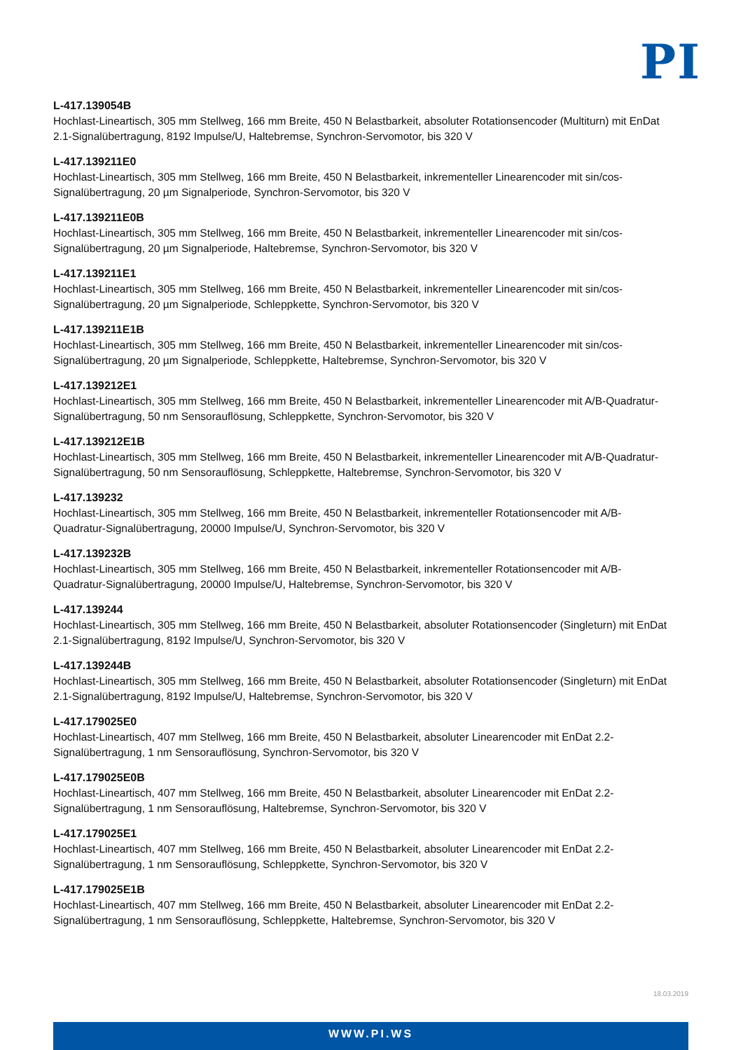PI
L-417.139054B
Hochlast-Lineartisch, 305 mm Stellweg, 166 mm Breite, 450 N Belastbarkeit, absoluter Rotationsencoder (Multiturn) mit EnDat 2.1-Signalübertragung, 8192 Impulse/U, Haltebremse, Synchron-Servomotor, bis 320 V
L-417.139211E0
Hochlast-Lineartisch, 305 mm Stellweg, 166 mm Breite, 450 N Belastbarkeit, inkrementeller Linearencoder mit sin/cos-Signalübertragung, 20 µm Signalperiode, Synchron-Servomotor, bis 320 V
L-417.139211E0B
Hochlast-Lineartisch, 305 mm Stellweg, 166 mm Breite, 450 N Belastbarkeit, inkrementeller Linearencoder mit sin/cos-Signalübertragung, 20 µm Signalperiode, Haltebremse, Synchron-Servomotor, bis 320 V
L-417.139211E1
Hochlast-Lineartisch, 305 mm Stellweg, 166 mm Breite, 450 N Belastbarkeit, inkrementeller Linearencoder mit sin/cos-Signalübertragung, 20 µm Signalperiode, Schleppkette, Synchron-Servomotor, bis 320 V
L-417.139211E1B
Hochlast-Lineartisch, 305 mm Stellweg, 166 mm Breite, 450 N Belastbarkeit, inkrementeller Linearencoder mit sin/cos-Signalübertragung, 20 µm Signalperiode, Schleppkette, Haltebremse, Synchron-Servomotor, bis 320 V
L-417.139212E1
Hochlast-Lineartisch, 305 mm Stellweg, 166 mm Breite, 450 N Belastbarkeit, inkrementeller Linearencoder mit A/B-Quadratur-Signalübertragung, 50 nm Sensorauflösung, Schleppkette, Synchron-Servomotor, bis 320 V
L-417.139212E1B
Hochlast-Lineartisch, 305 mm Stellweg, 166 mm Breite, 450 N Belastbarkeit, inkrementeller Linearencoder mit A/B-Quadratur-Signalübertragung, 50 nm Sensorauflösung, Schleppkette, Haltebremse, Synchron-Servomotor, bis 320 V
L-417.139232
Hochlast-Lineartisch, 305 mm Stellweg, 166 mm Breite, 450 N Belastbarkeit, inkrementeller Rotationsencoder mit A/B-Quadratur-Signalübertragung, 20000 Impulse/U, Synchron-Servomotor, bis 320 V
L-417.139232B
Hochlast-Lineartisch, 305 mm Stellweg, 166 mm Breite, 450 N Belastbarkeit, inkrementeller Rotationsencoder mit A/B-Quadratur-Signalübertragung, 20000 Impulse/U, Haltebremse, Synchron-Servomotor, bis 320 V
L-417.139244
Hochlast-Lineartisch, 305 mm Stellweg, 166 mm Breite, 450 N Belastbarkeit, absoluter Rotationsencoder (Singleturn) mit EnDat 2.1-Signalübertragung, 8192 Impulse/U, Synchron-Servomotor, bis 320 V
L-417.139244B
Hochlast-Lineartisch, 305 mm Stellweg, 166 mm Breite, 450 N Belastbarkeit, absoluter Rotationsencoder (Singleturn) mit EnDat 2.1-Signalübertragung, 8192 Impulse/U, Haltebremse, Synchron-Servomotor, bis 320 V
L-417.179025E0
Hochlast-Lineartisch, 407 mm Stellweg, 166 mm Breite, 450 N Belastbarkeit, absoluter Linearencoder mit EnDat 2.2-Signalübertragung, 1 nm Sensorauflösung, Synchron-Servomotor, bis 320 V
L-417.179025E0B
Hochlast-Lineartisch, 407 mm Stellweg, 166 mm Breite, 450 N Belastbarkeit, absoluter Linearencoder mit EnDat 2.2-Signalübertragung, 1 nm Sensorauflösung, Haltebremse, Synchron-Servomotor, bis 320 V
L-417.179025E1
Hochlast-Lineartisch, 407 mm Stellweg, 166 mm Breite, 450 N Belastbarkeit, absoluter Linearencoder mit EnDat 2.2-Signalübertragung, 1 nm Sensorauflösung, Schleppkette, Synchron-Servomotor, bis 320 V
L-417.179025E1B
Hochlast-Lineartisch, 407 mm Stellweg, 166 mm Breite, 450 N Belastbarkeit, absoluter Linearencoder mit EnDat 2.2-Signalübertragung, 1 nm Sensorauflösung, Schleppkette, Haltebremse, Synchron-Servomotor, bis 320 V
18.03.2019
WWW.PI.WS